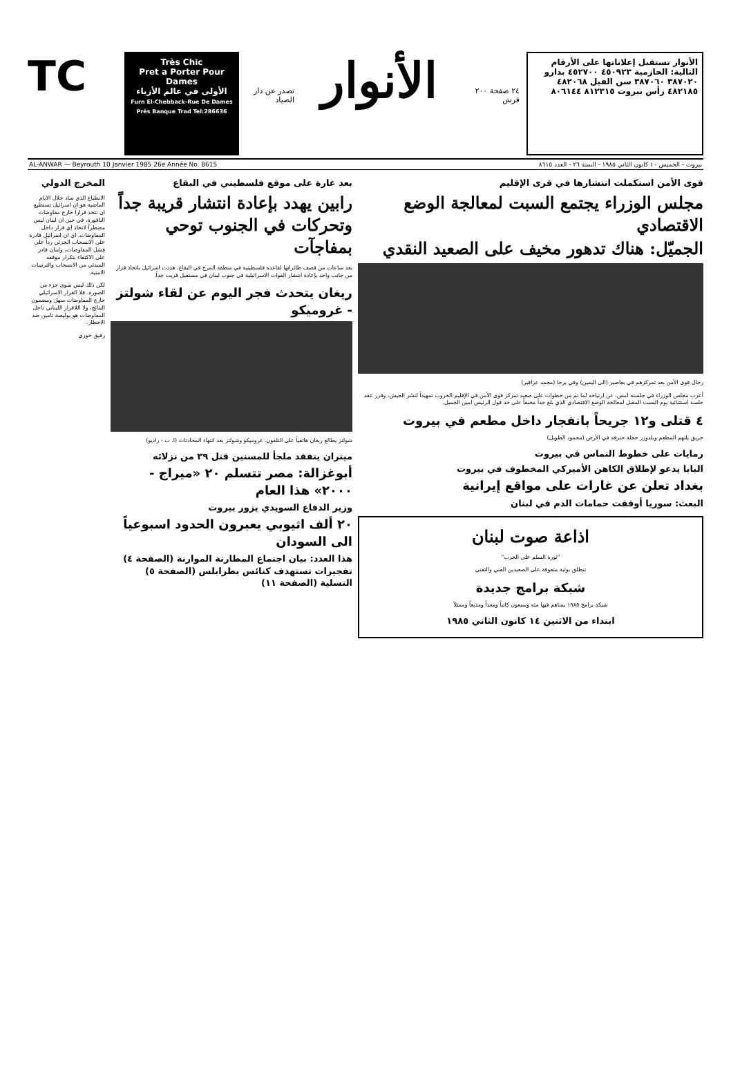الأنوار تستقبل إعلاناتها على الأرقام التالية: الحازمية ٤٥٠٩٢٣ ٤٥٢٧٠٠ بدارو ٣٨٧٠٢٠ ٣٨٧٠٦٠ سن الفيل ٤٨٢٠٦٨ ٤٨٢١٨٥ رأس بيروت ٨١٢٣١٥ ٨٠٦١٤٤
٢٤ صفحة ٢٠٠ قرش
الأنوار
تصدر عن دار الصياد
Très Chic
Pret a Porter Pour Dames
الأولى في عالم الأزياء
Furn El-Chebback-Rue De Dames Près Banque Trad Tel:286636
TC
بيروت - الخميس ١٠ كانون الثاني ١٩٨٥ - السنة ٢٦ - العدد ٨٦١٥ AL-ANWAR — Beyrouth 10 Janvier 1985 26e Année No. 8615
قوى الأمن استكملت انتشارها في قرى الإقليم
مجلس الوزراء يجتمع السبت لمعالجة الوضع الاقتصادي
الجميّل: هناك تدهور مخيف على الصعيد النقدي
رجال قوى الأمن بعد تمركزهم في بعاصير (الى اليمين) وفي برجا (محمد عزاقير)
أعرب مجلس الوزراء في جلسته امس، عن ارتياحه لما تم من خطوات على صعيد تمركز قوى الأمن في الإقليم الخروب تمهيداً لنشر الجيش، وقرر عقد جلسة استثنائية يوم السبت المقبل لمعالجة الوضع الاقتصادي الذي بلغ حداً مخيفاً على حد قول الرئيس امين الجميل.
٤ قتلى و١٢ جريحاً بانفجار داخل مطعم في بيروت
حريق يلتهم المطعم وبلدوزر حجلة حترقة في الأرض (محمود الطويل)
رمايات على خطوط التماس في بيروت
البابا يدعو لإطلاق الكاهن الأميركي المخطوف في بيروت
بغداد تعلن عن غارات على مواقع إيرانية
البعث: سوريا أوقفت حمامات الدم في لبنان
اذاعة صوت لبنان
"ثورة السلم على الحرب"
تنطلق بوثبة متفوقة على الصعيدين الفني والتقني
شبكة برامج جديدة
شبكة برامج ١٩٨٥ يساهم فيها مئة وسبعون كاتباً ومعداً ومذيعاً وممثلاً
ابتداء من الاثنين ١٤ كانون الثاني ١٩٨٥
بعد غارة على موقع فلسطيني في البقاع
رابين يهدد بإعادة انتشار قريبة جداً وتحركات في الجنوب توحي بمفاجآت
بعد ساعات من قصف طائراتها لقاعدة فلسطينية في منطقة المرج في البقاع، هددت اسرائيل باتخاذ قرار من جانب واحد بإعادة انتشار القوات الاسرائيلية في جنوب لبنان في مستقبل قريب جداً.
ريغان يتحدث فجر اليوم عن لقاء شولتز - غروميكو
شولتز يطالع ريغان هاتفياً على التلفون. غروميكو وشولتز بعد انتهاء المحادثات (ا. ب - راديو)
ميتران يتفقد ملجأ للمسنين قتل ٣٩ من نزلائه
أبوغزالة: مصر تتسلم ٢٠ «ميراج - ٢٠٠٠» هذا العام
وزير الدفاع السويدي يزور بيروت
٢٠ ألف اثيوبي يعبرون الحدود اسبوعياً الى السودان
هذا العدد: بيان اجتماع المطارنة الموارنة (الصفحة ٤) تفجيرات تستهدف كنائس بطرابلس (الصفحة ٥) التسلية (الصفحة ١١)
المخرج الدولي
الانطباع الذي ساد خلال الايام الماضية هو ان اسرائيل تستطيع ان تتخذ قراراً خارج مفاوضات الناقورة، في حين ان لبنان ليس مضطراً لاتخاذ اي قرار داخل المفاوضات. اي ان اسرائيل قادرة على الانسحاب الجزئي رداً على فشل المفاوضات، ولبنان قادر على الاكتفاء بتكرار موقفه المبدئي من الانسحاب والترتيبات الامنية.
لكن ذلك ليس سوى جزء من الصورة. فلا القرار الاسرائيلي خارج المفاوضات سهل ومضمون النتائج، ولا اللاقرار اللبناني داخل المفاوضات هو بوليصة تامين ضد الاخطار.
رفيق خوري